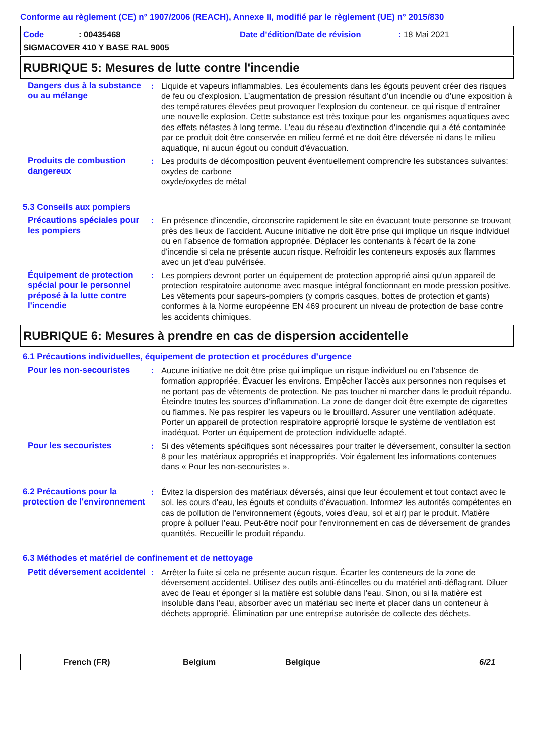Conforme au règlement (CE) n° 1907/2006 (REACH), Annexe II, modifié par le règlement (UE) n° 2015/830
Code: 00435468 Date d'édition/Date de révision: 18 Mai 2021
SIGMACOVER 410 Y BASE RAL 9005
RUBRIQUE 5: Mesures de lutte contre l'incendie
Dangers dus à la substance ou au mélange
: Liquide et vapeurs inflammables. Les écoulements dans les égouts peuvent créer des risques de feu ou d'explosion. L’augmentation de pression résultant d’un incendie ou d’une exposition à des températures élevées peut provoquer l’explosion du conteneur, ce qui risque d’entraîner une nouvelle explosion. Cette substance est très toxique pour les organismes aquatiques avec des effets néfastes à long terme. L'eau du réseau d'extinction d'incendie qui a été contaminée par ce produit doit être conservée en milieu fermé et ne doit être déversée ni dans le milieu aquatique, ni aucun égout ou conduit d'évacuation.
Produits de combustion dangereux
: Les produits de décomposition peuvent éventuellement comprendre les substances suivantes:
oxydes de carbone
oxyde/oxydes de métal
5.3 Conseils aux pompiers
Précautions spéciales pour les pompiers
: En présence d'incendie, circonscrire rapidement le site en évacuant toute personne se trouvant près des lieux de l'accident. Aucune initiative ne doit être prise qui implique un risque individuel ou en l’absence de formation appropriée. Déplacer les contenants à l'écart de la zone d'incendie si cela ne présente aucun risque. Refroidir les conteneurs exposés aux flammes avec un jet d'eau pulvérisée.
Équipement de protection spécial pour le personnel préposé à la lutte contre l'incendie
: Les pompiers devront porter un équipement de protection approprié ainsi qu'un appareil de protection respiratoire autonome avec masque intégral fonctionnant en mode pression positive. Les vêtements pour sapeurs-pompiers (y compris casques, bottes de protection et gants) conformes à la Norme européenne EN 469 procurent un niveau de protection de base contre les accidents chimiques.
RUBRIQUE 6: Mesures à prendre en cas de dispersion accidentelle
6.1 Précautions individuelles, équipement de protection et procédures d'urgence
Pour les non-secouristes : Aucune initiative ne doit être prise qui implique un risque individuel ou en l’absence de formation appropriée. Évacuer les environs. Empêcher l'accès aux personnes non requises et ne portant pas de vêtements de protection. Ne pas toucher ni marcher dans le produit répandu. Éteindre toutes les sources d'inflammation. La zone de danger doit être exempte de cigarettes ou flammes. Ne pas respirer les vapeurs ou le brouillard. Assurer une ventilation adéquate. Porter un appareil de protection respiratoire approprié lorsque le système de ventilation est inadéquat. Porter un équipement de protection individuelle adapté.
Pour les secouristes : Si des vêtements spécifiques sont nécessaires pour traiter le déversement, consulter la section 8 pour les matériaux appropriés et inappropriés. Voir également les informations contenues dans « Pour les non-secouristes ».
6.2 Précautions pour la protection de l'environnement
: Évitez la dispersion des matériaux déversés, ainsi que leur écoulement et tout contact avec le sol, les cours d'eau, les égouts et conduits d'évacuation. Informez les autorités compétentes en cas de pollution de l'environnement (égouts, voies d'eau, sol et air) par le produit. Matière propre à polluer l’eau. Peut-être nocif pour l'environnement en cas de déversement de grandes quantités. Recueillir le produit répandu.
6.3 Méthodes et matériel de confinement et de nettoyage
Petit déversement accidentel
: Arrêter la fuite si cela ne présente aucun risque. Écarter les conteneurs de la zone de déversement accidentel. Utilisez des outils anti-étincelles ou du matériel anti-déflagrant. Diluer avec de l'eau et éponger si la matière est soluble dans l'eau. Sinon, ou si la matière est insoluble dans l'eau, absorber avec un matériau sec inerte et placer dans un conteneur à déchets approprié. Élimination par une entreprise autorisée de collecte des déchets.
French (FR) Belgium Belgique 6/21